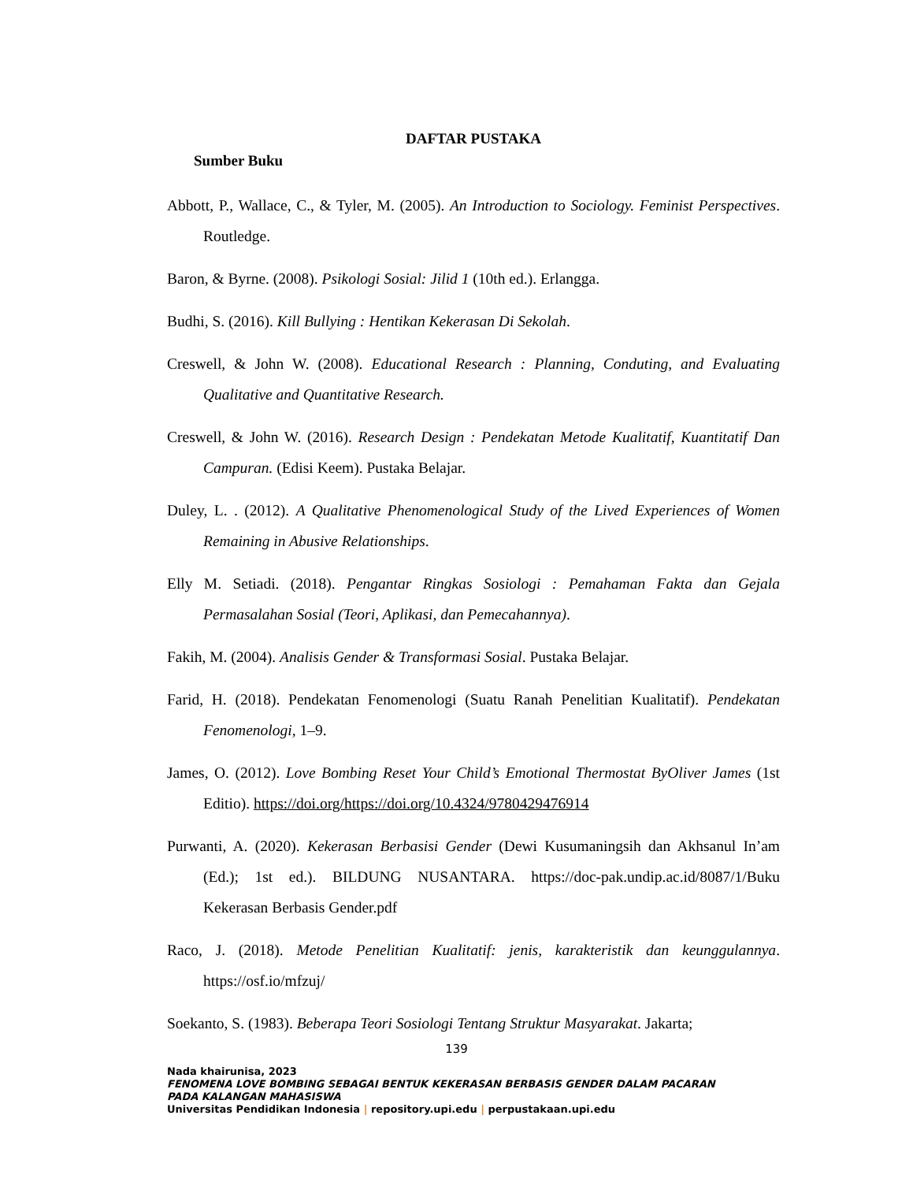DAFTAR PUSTAKA
Sumber Buku
Abbott, P., Wallace, C., & Tyler, M. (2005). An Introduction to Sociology. Feminist Perspectives. Routledge.
Baron, & Byrne. (2008). Psikologi Sosial: Jilid 1 (10th ed.). Erlangga.
Budhi, S. (2016). Kill Bullying : Hentikan Kekerasan Di Sekolah.
Creswell, & John W. (2008). Educational Research : Planning, Conduting, and Evaluating Qualitative and Quantitative Research.
Creswell, & John W. (2016). Research Design : Pendekatan Metode Kualitatif, Kuantitatif Dan Campuran. (Edisi Keem). Pustaka Belajar.
Duley, L. . (2012). A Qualitative Phenomenological Study of the Lived Experiences of Women Remaining in Abusive Relationships.
Elly M. Setiadi. (2018). Pengantar Ringkas Sosiologi : Pemahaman Fakta dan Gejala Permasalahan Sosial (Teori, Aplikasi, dan Pemecahannya).
Fakih, M. (2004). Analisis Gender & Transformasi Sosial. Pustaka Belajar.
Farid, H. (2018). Pendekatan Fenomenologi (Suatu Ranah Penelitian Kualitatif). Pendekatan Fenomenologi, 1–9.
James, O. (2012). Love Bombing Reset Your Child’s Emotional Thermostat ByOliver James (1st Editio). https://doi.org/https://doi.org/10.4324/9780429476914
Purwanti, A. (2020). Kekerasan Berbasisi Gender (Dewi Kusumaningsih dan Akhsanul In’am (Ed.); 1st ed.). BILDUNG NUSANTARA. https://doc-pak.undip.ac.id/8087/1/Buku Kekerasan Berbasis Gender.pdf
Raco, J. (2018). Metode Penelitian Kualitatif: jenis, karakteristik dan keunggulannya. https://osf.io/mfzuj/
Soekanto, S. (1983). Beberapa Teori Sosiologi Tentang Struktur Masyarakat. Jakarta;
139
Nada khairunisa, 2023
FENOMENA LOVE BOMBING SEBAGAI BENTUK KEKERASAN BERBASIS GENDER DALAM PACARAN
PADA KALANGAN MAHASISWA
Universitas Pendidikan Indonesia | repository.upi.edu | perpustakaan.upi.edu